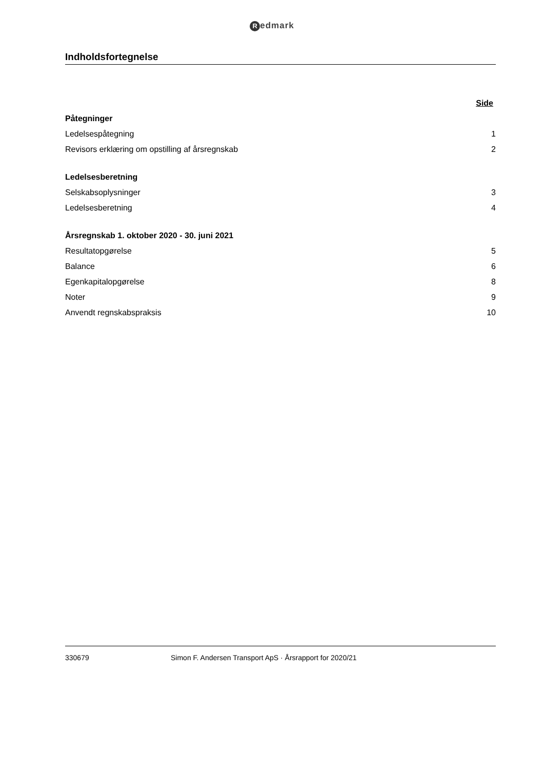Redmark
Indholdsfortegnelse
| | Side |
| Påtegninger | |
| Ledelsespåtegning | 1 |
| Revisors erklæring om opstilling af årsregnskab | 2 |
| Ledelsesberetning | |
| Selskabsoplysninger | 3 |
| Ledelsesberetning | 4 |
| Årsregnskab 1. oktober 2020 - 30. juni 2021 | |
| Resultatopgørelse | 5 |
| Balance | 6 |
| Egenkapitalopgørelse | 8 |
| Noter | 9 |
| Anvendt regnskabspraksis | 10 |
330679 Simon F. Andersen Transport ApS · Årsrapport for 2020/21